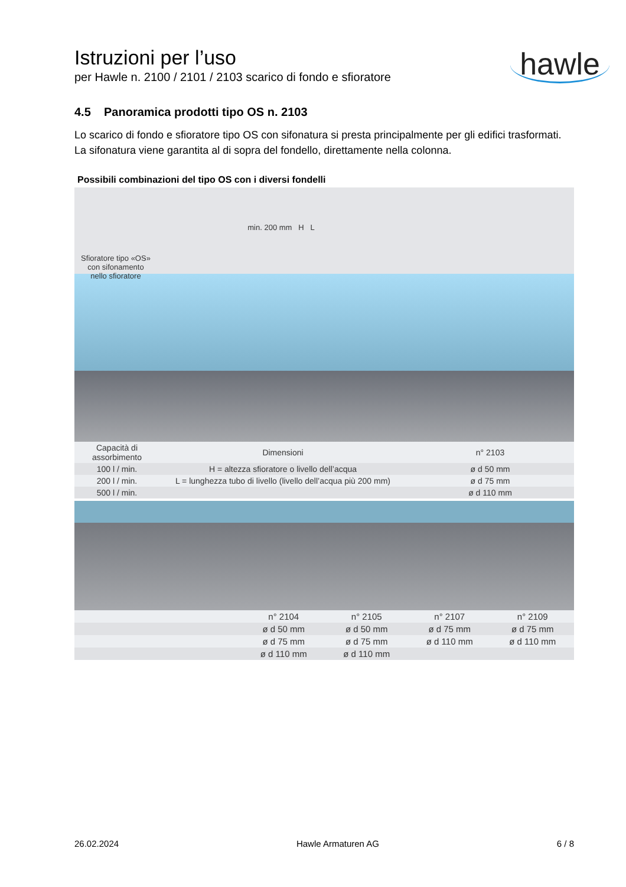Istruzioni per l’uso
per Hawle n. 2100 / 2101 / 2103 scarico di fondo e sfioratore
hawle
4.5 Panoramica prodotti tipo OS n. 2103
Lo scarico di fondo e sfioratore tipo OS con sifonatura si presta principalmente per gli edifici trasformati. La sifonatura viene garantita al di sopra del fondello, direttamente nella colonna.
Possibili combinazioni del tipo OS con i diversi fondelli
Sfioratore tipo «OS»
con sifonamento
nello sfioratore
min. 200 mm H L
| Capacità di assorbimento | Dimensioni | n° 2103 |
| 100 l / min. | H = altezza sfioratore o livello dell’acqua | ø d 50 mm |
| 200 l / min. | L = lunghezza tubo di livello (livello dell’acqua più 200 mm) | ø d 75 mm |
| 500 l / min. | | ø d 110 mm |
| | n° 2104 | n° 2105 | n° 2107 | n° 2109 |
| | ø d 50 mm | ø d 50 mm | ø d 75 mm | ø d 75 mm |
| | ø d 75 mm | ø d 75 mm | ø d 110 mm | ø d 110 mm |
| | ø d 110 mm | ø d 110 mm | | |
26.02.2024 Hawle Armaturen AG 6 / 8